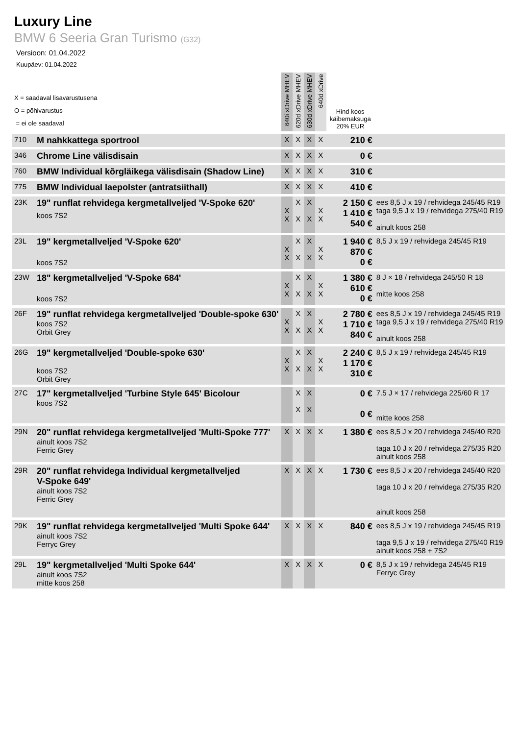Luxury Line
BMW 6 Seeria Gran Turismo (G32)
Versioon: 01.04.2022
Kuupäev: 01.04.2022
| X = saadaval lisavarustusena O = põhivarustus = ei ole saadaval | | 640i xDrive MHEV | 620d xDrive MHEV | 630d xDrive MHEV | 640d xDrive | Hind koos käibemaksuga 20% EUR | |
| --- | --- | --- | --- | --- | --- | --- | --- |
| 710 | M nahkkattega sportrool | X | X | X | X | 210 € | |
| 346 | Chrome Line välisdisain | X | X | X | X | 0 € | |
| 760 | BMW Individual kõrgläikega välisdisain (Shadow Line) | X | X | X | X | 310 € | |
| 775 | BMW Individual laepolster (antratsiithall) | X | X | X | X | 410 € | |
| 23K | 19" runflat rehvidega kergmetallveljed 'V-Spoke 620' koos 7S2 | X X | X X | X X | X X | 2 150 € 1 410 € 540 € | ees 8,5 J x 19 / rehvidega 245/45 R19 taga 9,5 J x 19 / rehvidega 275/40 R19 ainult koos 258 |
| 23L | 19" kergmetallveljed 'V-Spoke 620' koos 7S2 | X X | X X | X X | X X | 1 940 € 870 € 0 € | 8,5 J x 19 / rehvidega 245/45 R19 |
| 23W | 18" kergmetallveljed 'V-Spoke 684' koos 7S2 | X X | X X | X X | X X | 1 380 € 610 € 0 € | 8 J × 18 / rehvidega 245/50 R 18 mitte koos 258 |
| 26F | 19" runflat rehvidega kergmetallveljed 'Double-spoke 630' koos 7S2 Orbit Grey | X X | X X | X X | X X | 2 780 € 1 710 € 840 € | ees 8,5 J x 19 / rehvidega 245/45 R19 taga 9,5 J x 19 / rehvidega 275/40 R19 ainult koos 258 |
| 26G | 19" kergmetallveljed 'Double-spoke 630' koos 7S2 Orbit Grey | X X | X X | X X | X X | 2 240 € 1 170 € 310 € | 8,5 J x 19 / rehvidega 245/45 R19 |
| 27C | 17" kergmetallveljed 'Turbine Style 645' Bicolour koos 7S2 | | X X | X X | | 0 € 0 € | 7.5 J × 17 / rehvidega 225/60 R 17 mitte koos 258 |
| 29N | 20" runflat rehvidega kergmetallveljed 'Multi-Spoke 777' ainult koos 7S2 Ferric Grey | X | X | X | X | 1 380 € | ees 8,5 J x 20 / rehvidega 245/40 R20 taga 10 J x 20 / rehvidega 275/35 R20 ainult koos 258 |
| 29R | 20" runflat rehvidega Individual kergmetallveljed V-Spoke 649' ainult koos 7S2 Ferric Grey | X | X | X | X | 1 730 € | ees 8,5 J x 20 / rehvidega 245/40 R20 taga 10 J x 20 / rehvidega 275/35 R20 ainult koos 258 |
| 29K | 19" runflat rehvidega kergmetallveljed 'Multi Spoke 644' ainult koos 7S2 Ferryc Grey | X | X | X | X | 840 € | ees 8,5 J x 19 / rehvidega 245/45 R19 taga 9,5 J x 19 / rehvidega 275/40 R19 ainult koos 258 + 7S2 |
| 29L | 19" kergmetallveljed 'Multi Spoke 644' ainult koos 7S2 mitte koos 258 | X | X | X | X | 0 € | 8,5 J x 19 / rehvidega 245/45 R19 Ferryc Grey |